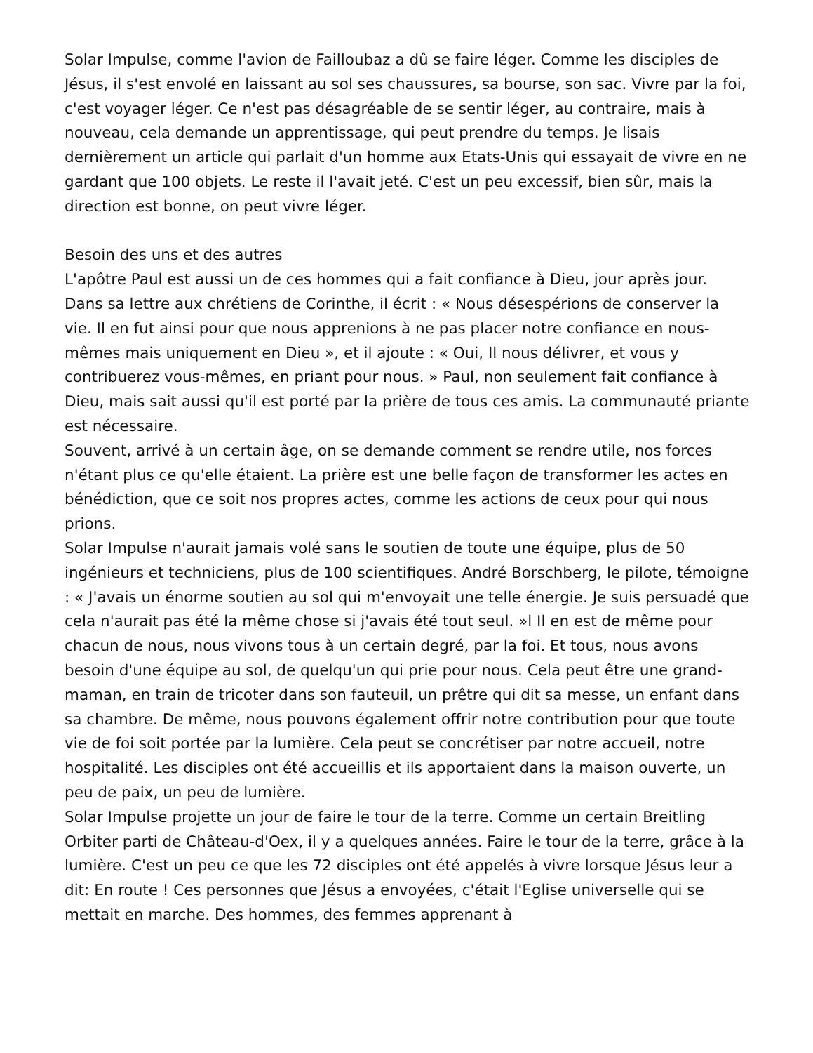Solar Impulse, comme l'avion de Failloubaz a dû se faire léger. Comme les disciples de Jésus, il s'est envolé en laissant au sol ses chaussures, sa bourse, son sac. Vivre par la foi, c'est voyager léger. Ce n'est pas désagréable de se sentir léger, au contraire, mais à nouveau, cela demande un apprentissage, qui peut prendre du temps. Je lisais dernièrement un article qui parlait d'un homme aux Etats-Unis qui essayait de vivre en ne gardant que 100 objets. Le reste il l'avait jeté. C'est un peu excessif, bien sûr, mais la direction est bonne, on peut vivre léger.
Besoin des uns et des autres
L'apôtre Paul est aussi un de ces hommes qui a fait confiance à Dieu, jour après jour. Dans sa lettre aux chrétiens de Corinthe, il écrit : « Nous désespérions de conserver la vie. Il en fut ainsi pour que nous apprenions à ne pas placer notre confiance en nous-mêmes mais uniquement en Dieu », et il ajoute : « Oui, Il nous délivrer, et vous y contribuerez vous-mêmes, en priant pour nous. » Paul, non seulement fait confiance à Dieu, mais sait aussi qu'il est porté par la prière de tous ces amis. La communauté priante est nécessaire.
Souvent, arrivé à un certain âge, on se demande comment se rendre utile, nos forces n'étant plus ce qu'elle étaient. La prière est une belle façon de transformer les actes en bénédiction, que ce soit nos propres actes, comme les actions de ceux pour qui nous prions.
Solar Impulse n'aurait jamais volé sans le soutien de toute une équipe, plus de 50 ingénieurs et techniciens, plus de 100 scientifiques. André Borschberg, le pilote, témoigne : « J'avais un énorme soutien au sol qui m'envoyait une telle énergie. Je suis persuadé que cela n'aurait pas été la même chose si j'avais été tout seul. »l Il en est de même pour chacun de nous, nous vivons tous à un certain degré, par la foi. Et tous, nous avons besoin d'une équipe au sol, de quelqu'un qui prie pour nous. Cela peut être une grand-maman, en train de tricoter dans son fauteuil, un prêtre qui dit sa messe, un enfant dans sa chambre. De même, nous pouvons également offrir notre contribution pour que toute vie de foi soit portée par la lumière. Cela peut se concrétiser par notre accueil, notre hospitalité. Les disciples ont été accueillis et ils apportaient dans la maison ouverte, un peu de paix, un peu de lumière.
Solar Impulse projette un jour de faire le tour de la terre. Comme un certain Breitling Orbiter parti de Château-d'Oex, il y a quelques années. Faire le tour de la terre, grâce à la lumière. C'est un peu ce que les 72 disciples ont été appelés à vivre lorsque Jésus leur a dit: En route ! Ces personnes que Jésus a envoyées, c'était l'Eglise universelle qui se mettait en marche. Des hommes, des femmes apprenant à